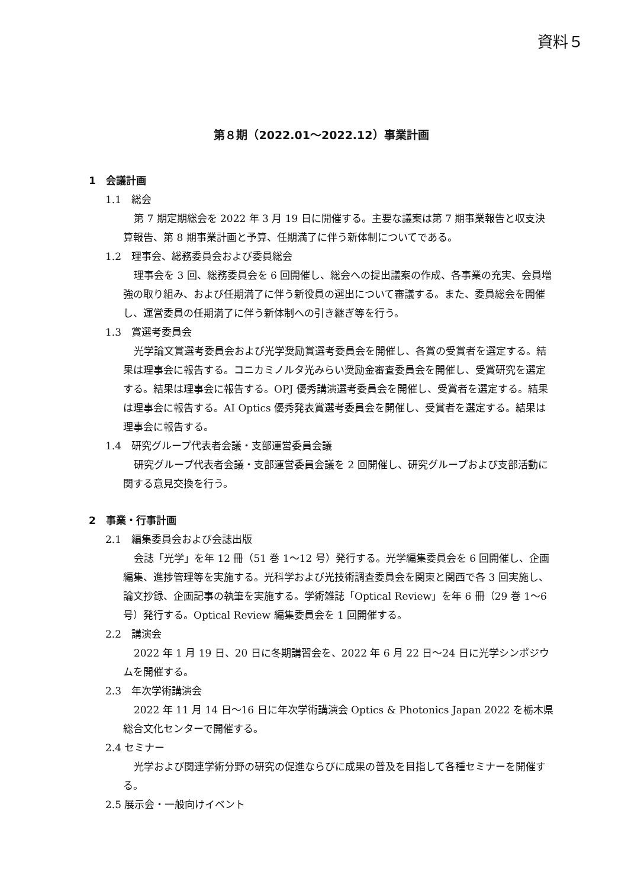資料５
第８期（2022.01～2022.12）事業計画
1　会議計画
1.1　総会
第 7 期定期総会を 2022 年 3 月 19 日に開催する。主要な議案は第 7 期事業報告と収支決算報告、第 8 期事業計画と予算、任期満了に伴う新体制についてである。
1.2　理事会、総務委員会および委員総会
理事会を 3 回、総務委員会を 6 回開催し、総会への提出議案の作成、各事業の充実、会員増強の取り組み、および任期満了に伴う新役員の選出について審議する。また、委員総会を開催し、運営委員の任期満了に伴う新体制への引き継ぎ等を行う。
1.3　賞選考委員会
光学論文賞選考委員会および光学奨励賞選考委員会を開催し、各賞の受賞者を選定する。結果は理事会に報告する。コニカミノルタ光みらい奨励金審査委員会を開催し、受賞研究を選定する。結果は理事会に報告する。OPJ 優秀講演選考委員会を開催し、受賞者を選定する。結果は理事会に報告する。AI Optics 優秀発表賞選考委員会を開催し、受賞者を選定する。結果は理事会に報告する。
1.4　研究グループ代表者会議・支部運営委員会議
研究グループ代表者会議・支部運営委員会議を 2 回開催し、研究グループおよび支部活動に関する意見交換を行う。
2　事業・行事計画
2.1　編集委員会および会誌出版
会誌「光学」を年 12 冊（51 巻 1～12 号）発行する。光学編集委員会を 6 回開催し、企画編集、進捗管理等を実施する。光科学および光技術調査委員会を関東と関西で各 3 回実施し、論文抄録、企画記事の執筆を実施する。学術雑誌「Optical Review」を年 6 冊（29 巻 1～6 号）発行する。Optical Review 編集委員会を 1 回開催する。
2.2　講演会
2022 年 1 月 19 日、20 日に冬期講習会を、2022 年 6 月 22 日～24 日に光学シンポジウムを開催する。
2.3　年次学術講演会
2022 年 11 月 14 日～16 日に年次学術講演会 Optics & Photonics Japan 2022 を栃木県総合文化センターで開催する。
2.4 セミナー
光学および関連学術分野の研究の促進ならびに成果の普及を目指して各種セミナーを開催する。
2.5 展示会・一般向けイベント